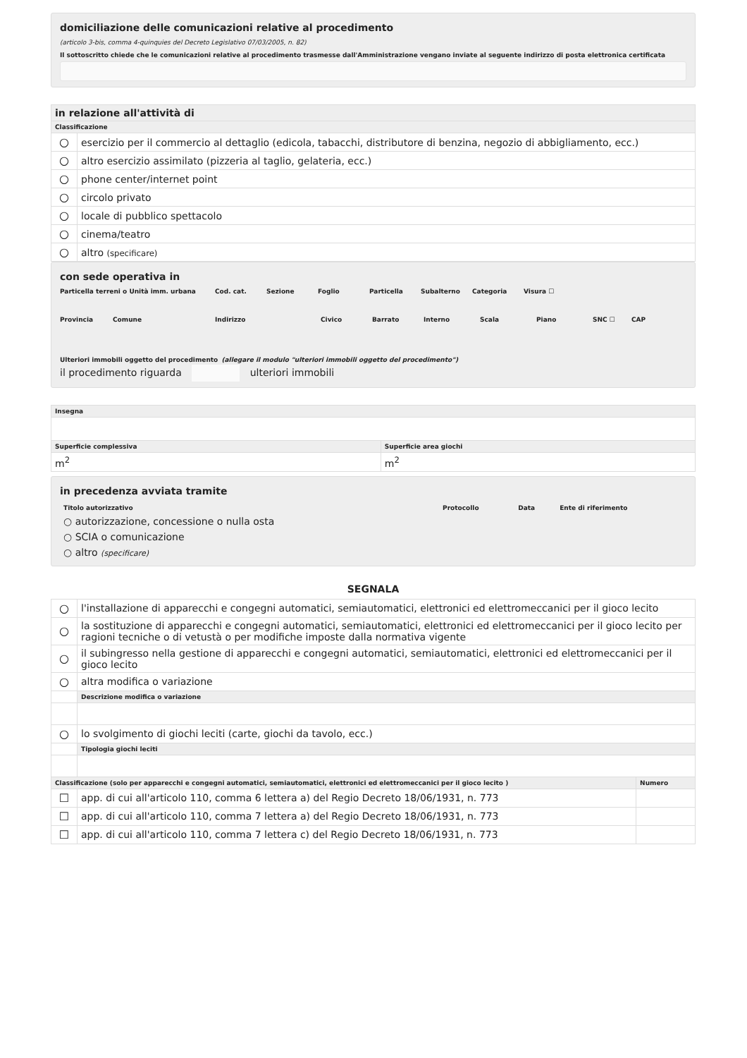domiciliazione delle comunicazioni relative al procedimento
(articolo 3-bis, comma 4-quinquies del Decreto Legislativo 07/03/2005, n. 82)
Il sottoscritto chiede che le comunicazioni relative al procedimento trasmesse dall'Amministrazione vengano inviate al seguente indirizzo di posta elettronica certificata
| in relazione all'attività di | |
| --- | --- |
| Classificazione | |
| ○ | esercizio per il commercio al dettaglio (edicola, tabacchi, distributore di benzina, negozio di abbigliamento, ecc.) |
| ○ | altro esercizio assimilato (pizzeria al taglio, gelateria, ecc.) |
| ○ | phone center/internet point |
| ○ | circolo privato |
| ○ | locale di pubblico spettacolo |
| ○ | cinema/teatro |
| ○ | altro (specificare) |
con sede operativa in
Particella terreni o Unità imm. urbana Cod. cat. Sezione Foglio Particella Subalterno Categoria Visura ☐
Provincia Comune Indirizzo Civico Barrato Interno Scala Piano SNC ☐ CAP
Ulteriori immobili oggetto del procedimento (allegare il modulo "ulteriori immobili oggetto del procedimento")
il procedimento riguarda ulteriori immobili
| Insegna | |
| --- | --- |
| Superficie complessiva | Superficie area giochi |
| m<sup>2</sup> | m<sup>2</sup> |
in precedenza avviata tramite
| Titolo autorizzativo | Protocollo | Data | Ente di riferimento |
| --- | --- | --- | --- |
| ○ autorizzazione, concessione o nulla osta | | | |
| ○ SCIA o comunicazione | | | |
| ○ altro (specificare) | | | |
SEGNALA
| ○ | l'installazione di apparecchi e congegni automatici, semiautomatici, elettronici ed elettromeccanici per il gioco lecito | |
| ○ | la sostituzione di apparecchi e congegni automatici, semiautomatici, elettronici ed elettromeccanici per il gioco lecito per ragioni tecniche o di vetustà o per modifiche imposte dalla normativa vigente | |
| ○ | il subingresso nella gestione di apparecchi e congegni automatici, semiautomatici, elettronici ed elettromeccanici per il gioco lecito | |
| ○ | altra modifica o variazione | |
| | Descrizione modifica o variazione | |
| ○ | lo svolgimento di giochi leciti (carte, giochi da tavolo, ecc.) | |
| | Tipologia giochi leciti | |
| Classificazione (solo per apparecchi e congegni automatici, semiautomatici, elettronici ed elettromeccanici per il gioco lecito ) | | Numero |
| ☐ | app. di cui all'articolo 110, comma 6 lettera a) del Regio Decreto 18/06/1931, n. 773 | |
| ☐ | app. di cui all'articolo 110, comma 7 lettera a) del Regio Decreto 18/06/1931, n. 773 | |
| ☐ | app. di cui all'articolo 110, comma 7 lettera c) del Regio Decreto 18/06/1931, n. 773 | |